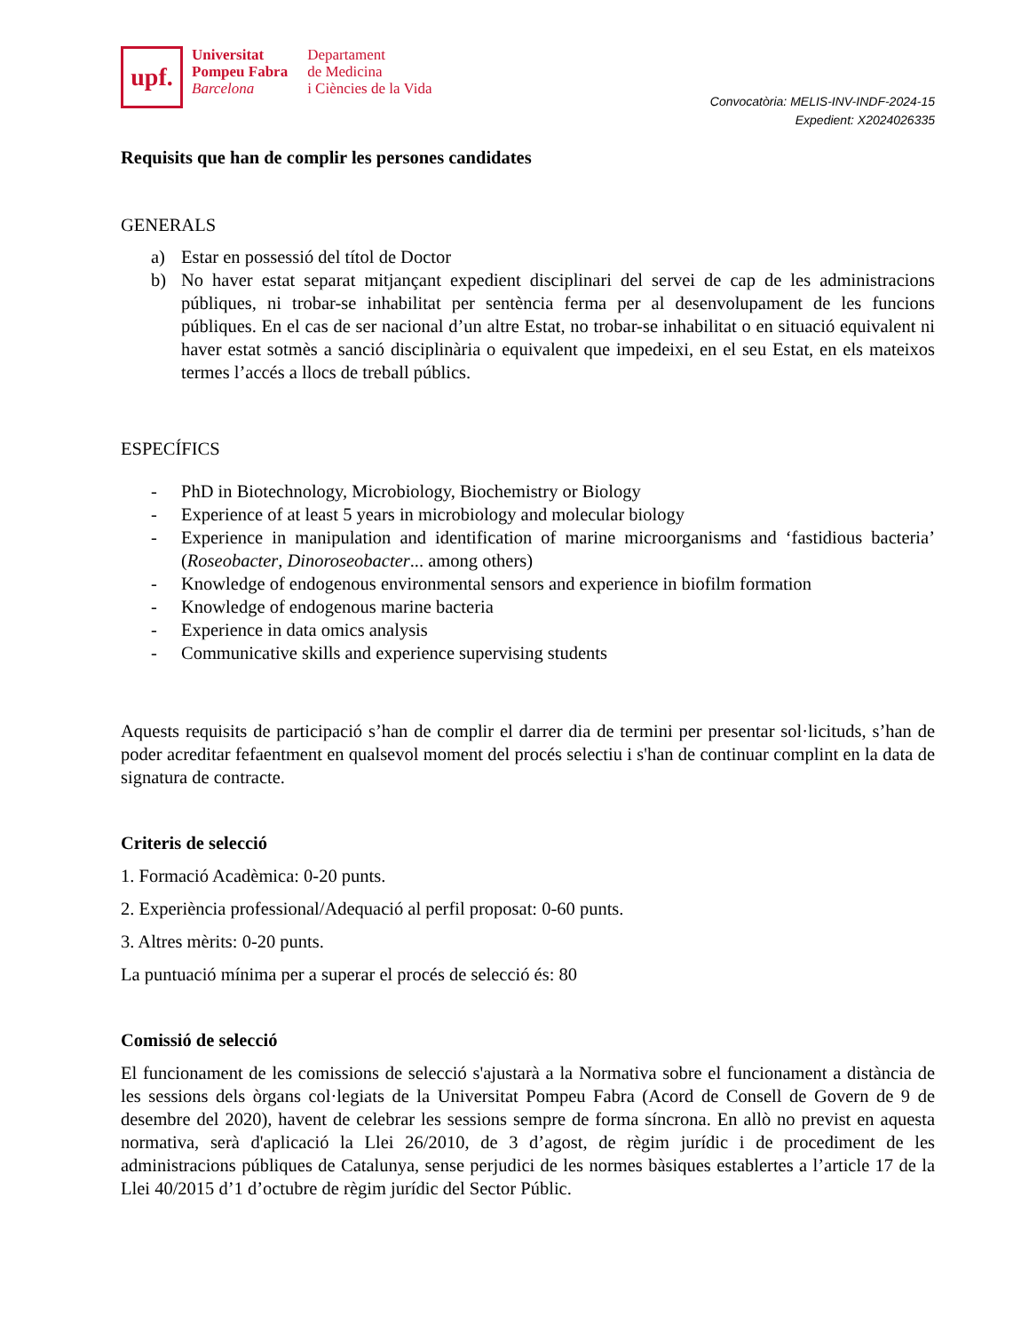upf.
Universitat
Pompeu Fabra
Barcelona
Departament
de Medicina
i Ciències de la Vida
Convocatòria: MELIS-INV-INDF-2024-15
Expedient: X2024026335
Requisits que han de complir les persones candidates
GENERALS
a) Estar en possessió del títol de Doctor
b) No haver estat separat mitjançant expedient disciplinari del servei de cap de les administracions públiques, ni trobar-se inhabilitat per sentència ferma per al desenvolupament de les funcions públiques. En el cas de ser nacional d’un altre Estat, no trobar-se inhabilitat o en situació equivalent ni haver estat sotmès a sanció disciplinària o equivalent que impedeixi, en el seu Estat, en els mateixos termes l’accés a llocs de treball públics.
ESPECÍFICS
- PhD in Biotechnology, Microbiology, Biochemistry or Biology
- Experience of at least 5 years in microbiology and molecular biology
- Experience in manipulation and identification of marine microorganisms and ‘fastidious bacteria’ (Roseobacter, Dinoroseobacter... among others)
- Knowledge of endogenous environmental sensors and experience in biofilm formation
- Knowledge of endogenous marine bacteria
- Experience in data omics analysis
- Communicative skills and experience supervising students
Aquests requisits de participació s’han de complir el darrer dia de termini per presentar sol·licituds, s’han de poder acreditar fefaentment en qualsevol moment del procés selectiu i s'han de continuar complint en la data de signatura de contracte.
Criteris de selecció
1. Formació Acadèmica: 0-20 punts.
2. Experiència professional/Adequació al perfil proposat: 0-60 punts.
3. Altres mèrits: 0-20 punts.
La puntuació mínima per a superar el procés de selecció és: 80
Comissió de selecció
El funcionament de les comissions de selecció s'ajustarà a la Normativa sobre el funcionament a distància de les sessions dels òrgans col·legiats de la Universitat Pompeu Fabra (Acord de Consell de Govern de 9 de desembre del 2020), havent de celebrar les sessions sempre de forma síncrona. En allò no previst en aquesta normativa, serà d'aplicació la Llei 26/2010, de 3 d’agost, de règim jurídic i de procediment de les administracions públiques de Catalunya, sense perjudici de les normes bàsiques establertes a l’article 17 de la Llei 40/2015 d’1 d’octubre de règim jurídic del Sector Públic.